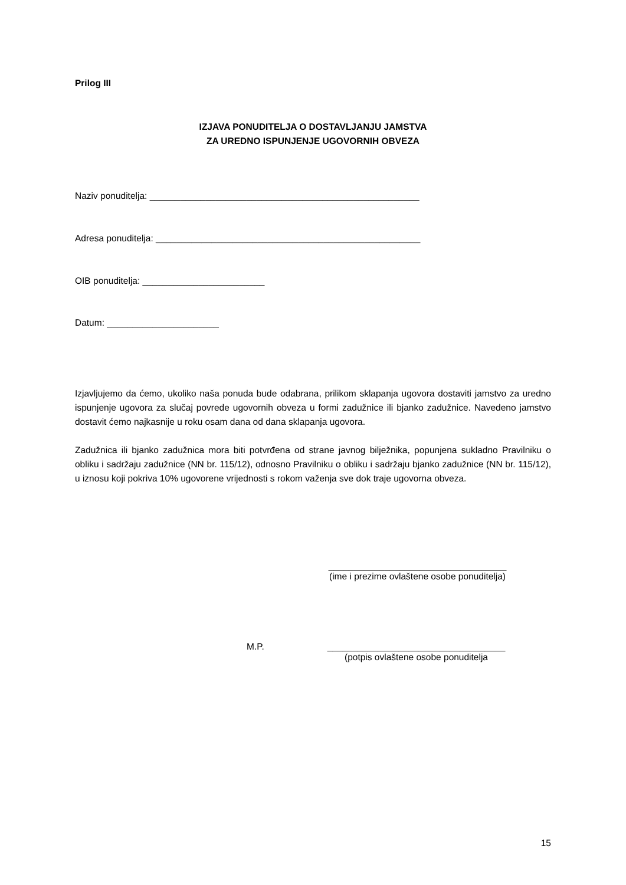Prilog III
IZJAVA PONUDITELJA O DOSTAVLJANJU JAMSTVA
ZA UREDNO ISPUNJENJE UGOVORNIH OBVEZA
Naziv ponuditelja: _____________________________________________________
Adresa ponuditelja: ____________________________________________________
OIB ponuditelja: ________________________
Datum: ______________________
Izjavljujemo da ćemo, ukoliko naša ponuda bude odabrana, prilikom sklapanja ugovora dostaviti jamstvo za uredno ispunjenje ugovora za slučaj povrede ugovornih obveza u formi zadužnice ili bjanko zadužnice. Navedeno jamstvo dostavit ćemo najkasnije u roku osam dana od dana sklapanja ugovora.
Zadužnica ili bjanko zadužnica mora biti potvrđena od strane javnog bilježnika, popunjena sukladno Pravilniku o obliku i sadržaju zadužnice (NN br. 115/12), odnosno Pravilniku o obliku i sadržaju bjanko zadužnice (NN br. 115/12), u iznosu koji pokriva 10% ugovorene vrijednosti s rokom važenja sve dok traje ugovorna obveza.
___________________________________
(ime i prezime ovlaštene osobe ponuditelja)
M.P.
___________________________________
(potpis ovlaštene osobe ponuditelja
15